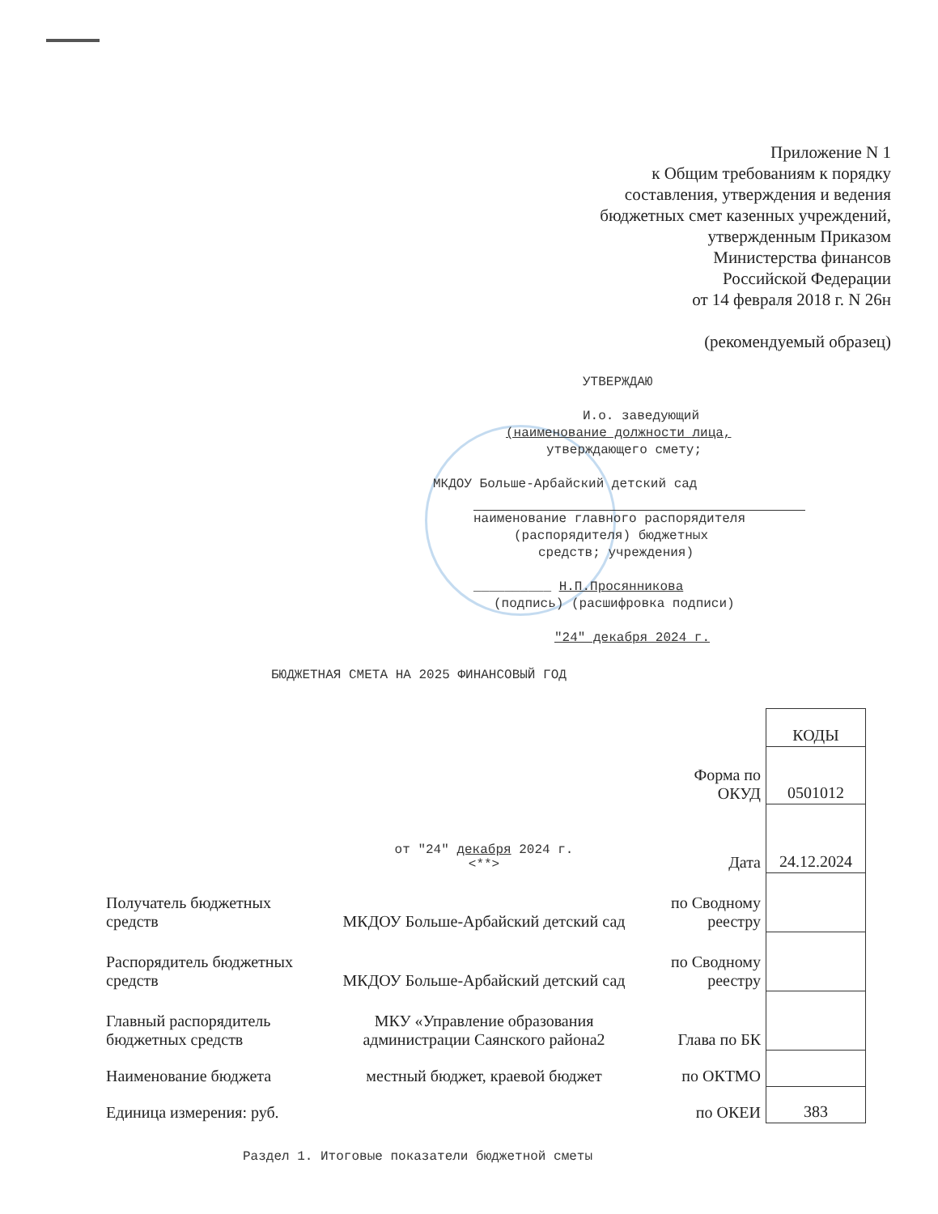Приложение N 1
к Общим требованиям к порядку
составления, утверждения и ведения
бюджетных смет казенных учреждений,
утвержденным Приказом
Министерства финансов
Российской Федерации
от 14 февраля 2018 г. N 26н
(рекомендуемый образец)
УТВЕРЖДАЮ
И.о. заведующий
(наименование должности лица,
утверждающего смету;
МКДОУ Больше-Арбайский детский сад
наименование главного распорядителя
(распорядителя) бюджетных
средств; учреждения)
__________ Н.П.Просянникова
(подпись) (расшифровка подписи)
"24" декабря 2024 г.
БЮДЖЕТНАЯ СМЕТА НА 2025 ФИНАНСОВЫЙ ГОД
| | | | КОДЫ |
| | | Форма по ОКУД | 0501012 |
| | от "24" декабря 2024 г. <**> | Дата | 24.12.2024 |
| Получатель бюджетных средств | МКДОУ Больше-Арбайский детский сад | по Сводному реестру | |
| Распорядитель бюджетных средств | МКДОУ Больше-Арбайский детский сад | по Сводному реестру | |
| Главный распорядитель бюджетных средств | МКУ «Управление образования администрации Саянского района2 | Глава по БК | |
| Наименование бюджета | местный бюджет, краевой бюджет | по ОКТМО | |
| Единица измерения: руб. | | по ОКЕИ | 383 |
Раздел 1. Итоговые показатели бюджетной сметы